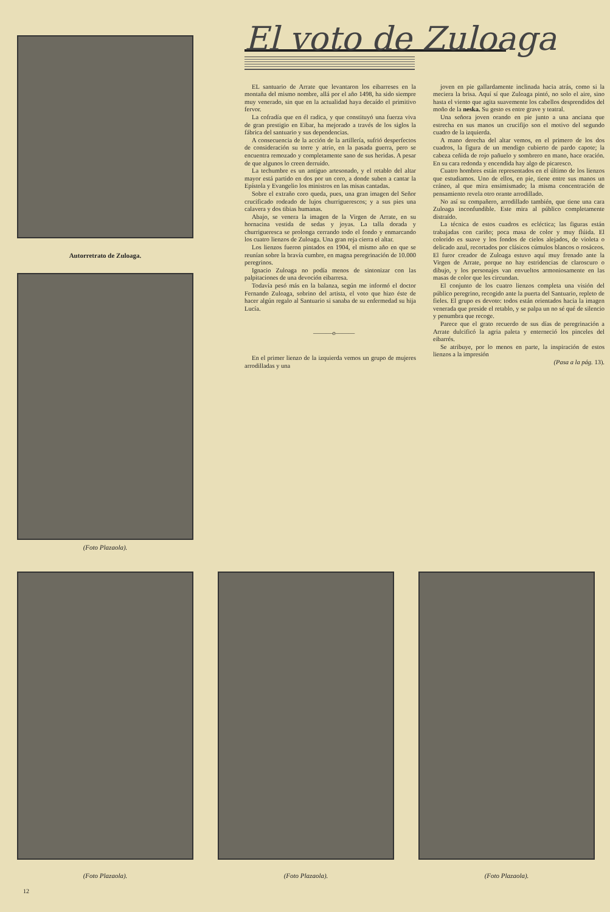Autorretrato de Zuloaga.
(Foto Plazaola).
El voto de Zuloaga
EL santuario de Arrate que levantaron los eibarreses en la montaña del mismo nombre, allá por el año 1498, ha sido siempre muy venerado, sin que en la actualidad haya decaído el primitivo fervor.
La cofradía que en él radica, y que constituyó una fuerza viva de gran prestigio en Eibar, ha mejorado a través de los siglos la fábrica del santuario y sus dependencias.
A consecuencia de la acción de la artillería, sufrió desperfectos de consideración su torre y atrio, en la pasada guerra, pero se encuentra remozado y completamente sano de sus heridas. A pesar de que algunos lo creen derruido.
La techumbre es un antiguo artesonado, y el retablo del altar mayor está partido en dos por un coro, a donde suben a cantar la Epístola y Evangelio los ministros en las misas cantadas.
Sobre el extraño coro queda, pues, una gran imagen del Señor crucificado rodeado de lujos churriguerescos; y a sus pies una calavera y dos tibias humanas.
Abajo, se venera la imagen de la Virgen de Arrate, en su hornacina vestida de sedas y joyas. La talla dorada y churrigueresca se prolonga cerrando todo el fondo y enmarcando los cuatro lienzos de Zuloaga. Una gran reja cierra el altar.
Los lienzos fueron pintados en 1904, el mismo año en que se reunían sobre la bravía cumbre, en magna peregrinación de 10.000 peregrinos.
Ignacio Zuloaga no podía menos de sintonizar con las palpitaciones de una devoción eibarresa.
Todavía pesó más en la balanza, según me informó el doctor Fernando Zuloaga, sobrino del artista, el voto que hizo éste de hacer algún regalo al Santuario si sanaba de su enfermedad su hija Lucía.
———o———
En el primer lienzo de la izquierda vemos un grupo de mujeres arrodilladas y una
joven en pie gallardamente inclinada hacia atrás, como si la meciera la brisa. Aquí sí que Zuloaga pintó, no solo el aire, sino hasta el viento que agita suavemente los cabellos desprendidos del moño de la neska. Su gesto es entre grave y teatral.
Una señora joven orando en pie junto a una anciana que estrecha en sus manos un crucifijo son el motivo del segundo cuadro de la izquierda.
A mano derecha del altar vemos, en el primero de los dos cuadros, la figura de un mendigo cubierto de pardo capote; la cabeza ceñida de rojo pañuelo y sombrero en mano, hace oración. En su cara redonda y encendida hay algo de picaresco.
Cuatro hombres están representados en el último de los lienzos que estudiamos. Uno de ellos, en pie, tiene entre sus manos un cráneo, al que mira ensimismado; la misma concentración de pensamiento revela otro orante arrodillado.
No así su compañero, arrodillado también, que tiene una cara Zuloaga inconfundible. Este mira al público completamente distraído.
La técnica de estos cuadros es ecléctica; las figuras están trabajadas con cariño; poca masa de color y muy flúida. El colorido es suave y los fondos de cielos alejados, de violeta o delicado azul, recortados por clásicos cúmulos blancos o rosáceos. El furor creador de Zuloaga estuvo aquí muy frenado ante la Virgen de Arrate, porque no hay estridencias de claroscuro o dibujo, y los personajes van envueltos armoniosamente en las masas de color que les circundan.
El conjunto de los cuatro lienzos completa una visión del público peregrino, recogido ante la puerta del Santuario, repleto de fieles. El grupo es devoto: todos están orientados hacia la imagen venerada que preside el retablo, y se palpa un no sé qué de silencio y penumbra que recoge.
Parece que el grato recuerdo de sus días de peregrinación a Arrate dulcificó la agria paleta y enterneció los pinceles del eibarrés.
Se atribuye, por lo menos en parte, la inspiración de estos lienzos a la impresión
(Pasa a la pág. 13).
(Foto Plazaola). (Foto Plazaola). (Foto Plazaola).
12